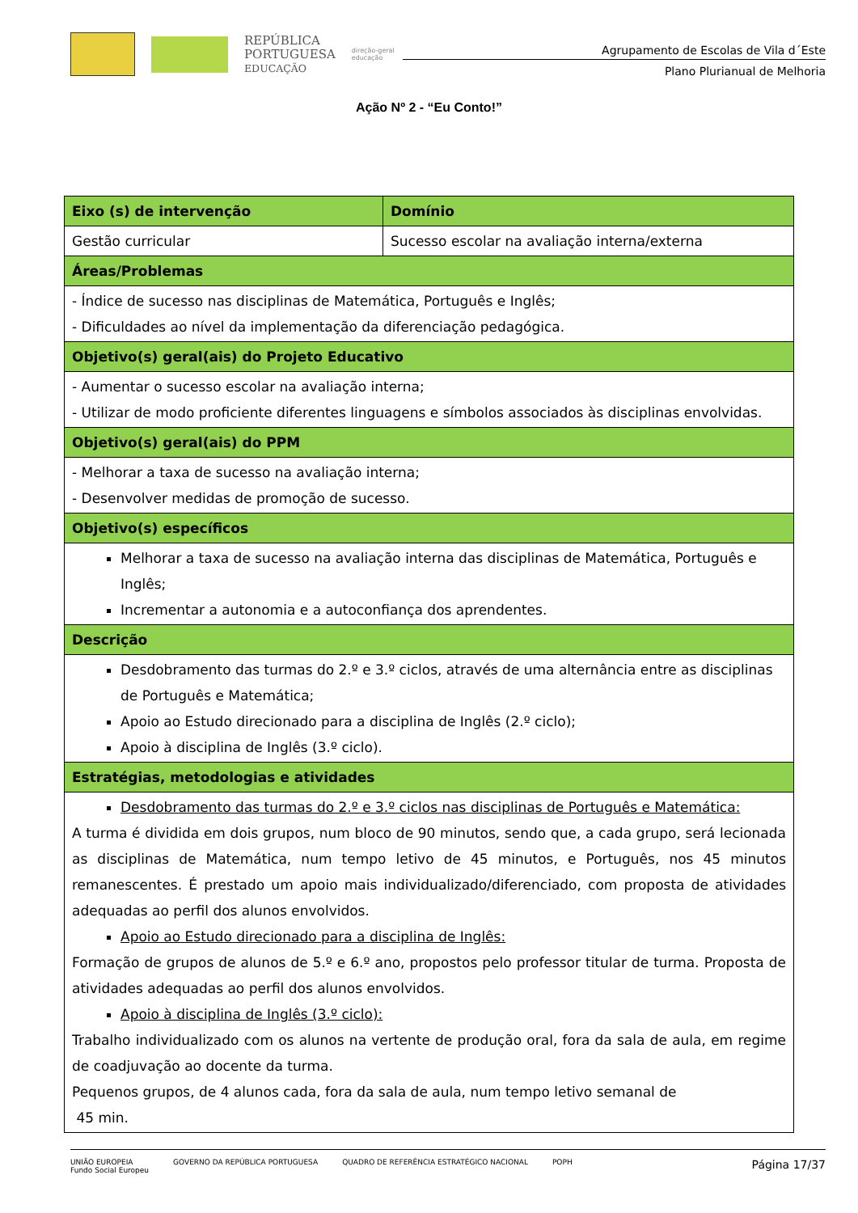REPÚBLICA
PORTUGUESA
EDUCAÇÃO
direção-geral
educação
Agrupamento de Escolas de Vila d´Este
Plano Plurianual de Melhoria
Ação Nº 2 - “Eu Conto!”
| Eixo (s) de intervenção | Domínio |
| --- | --- |
| Gestão curricular | Sucesso escolar na avaliação interna/externa |
| Áreas/Problemas | |
| - Índice de sucesso nas disciplinas de Matemática, Português e Inglês; - Dificuldades ao nível da implementação da diferenciação pedagógica. | |
| Objetivo(s) geral(ais) do Projeto Educativo | |
| - Aumentar o sucesso escolar na avaliação interna; - Utilizar de modo proficiente diferentes linguagens e símbolos associados às disciplinas envolvidas. | |
| Objetivo(s) geral(ais) do PPM | |
| - Melhorar a taxa de sucesso na avaliação interna; - Desenvolver medidas de promoção de sucesso. | |
| Objetivo(s) específicos | |
| Melhorar a taxa de sucesso na avaliação interna das disciplinas de Matemática, Português e Inglês; Incrementar a autonomia e a autoconfiança dos aprendentes. | |
| Descrição | |
| Desdobramento das turmas do 2.º e 3.º ciclos, através de uma alternância entre as disciplinas de Português e Matemática; Apoio ao Estudo direcionado para a disciplina de Inglês (2.º ciclo); Apoio à disciplina de Inglês (3.º ciclo). | |
| Estratégias, metodologias e atividades | |
| Desdobramento das turmas do 2.º e 3.º ciclos nas disciplinas de Português e Matemática: A turma é dividida em dois grupos, num bloco de 90 minutos, sendo que, a cada grupo, será lecionada as disciplinas de Matemática, num tempo letivo de 45 minutos, e Português, nos 45 minutos remanescentes. É prestado um apoio mais individualizado/diferenciado, com proposta de atividades adequadas ao perfil dos alunos envolvidos. Apoio ao Estudo direcionado para a disciplina de Inglês: Formação de grupos de alunos de 5.º e 6.º ano, propostos pelo professor titular de turma. Proposta de atividades adequadas ao perfil dos alunos envolvidos. Apoio à disciplina de Inglês (3.º ciclo): Trabalho individualizado com os alunos na vertente de produção oral, fora da sala de aula, em regime de coadjuvação ao docente da turma. Pequenos grupos, de 4 alunos cada, fora da sala de aula, num tempo letivo semanal de 45 min. | |
UNIÃO EUROPEIA
Fundo Social Europeu
GOVERNO DA REPÚBLICA PORTUGUESA
QUADRO DE REFERÊNCIA ESTRATÉGICO NACIONAL
POPH
Página 17/37